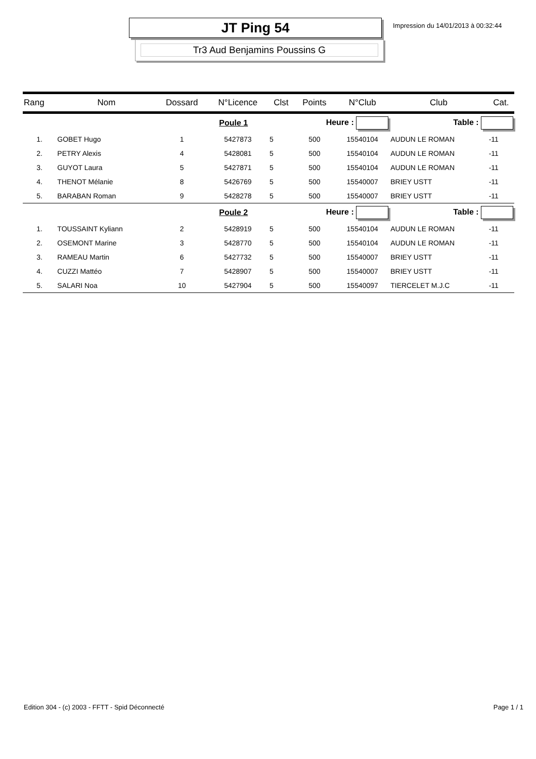JT Ping 54
Tr3 Aud Benjamins Poussins G
Impression du 14/01/2013 à 00:32:44
| Rang | Nom | Dossard | N°Licence | Clst | Points | N°Club | Club | Cat. |
| --- | --- | --- | --- | --- | --- | --- | --- | --- |
| Poule 1 | | | | | Heure : | | Table : | |
| 1. | GOBET Hugo | 1 | 5427873 | 5 | 500 | 15540104 | AUDUN LE ROMAN | -11 |
| 2. | PETRY Alexis | 4 | 5428081 | 5 | 500 | 15540104 | AUDUN LE ROMAN | -11 |
| 3. | GUYOT Laura | 5 | 5427871 | 5 | 500 | 15540104 | AUDUN LE ROMAN | -11 |
| 4. | THENOT Mélanie | 8 | 5426769 | 5 | 500 | 15540007 | BRIEY USTT | -11 |
| 5. | BARABAN Roman | 9 | 5428278 | 5 | 500 | 15540007 | BRIEY USTT | -11 |
| Poule 2 | | | | | Heure : | | Table : | |
| 1. | TOUSSAINT Kyliann | 2 | 5428919 | 5 | 500 | 15540104 | AUDUN LE ROMAN | -11 |
| 2. | OSEMONT Marine | 3 | 5428770 | 5 | 500 | 15540104 | AUDUN LE ROMAN | -11 |
| 3. | RAMEAU Martin | 6 | 5427732 | 5 | 500 | 15540007 | BRIEY USTT | -11 |
| 4. | CUZZI Mattéo | 7 | 5428907 | 5 | 500 | 15540007 | BRIEY USTT | -11 |
| 5. | SALARI Noa | 10 | 5427904 | 5 | 500 | 15540097 | TIERCELET M.J.C | -11 |
Edition 304 - (c) 2003 - FFTT - Spid Déconnecté Page 1 / 1